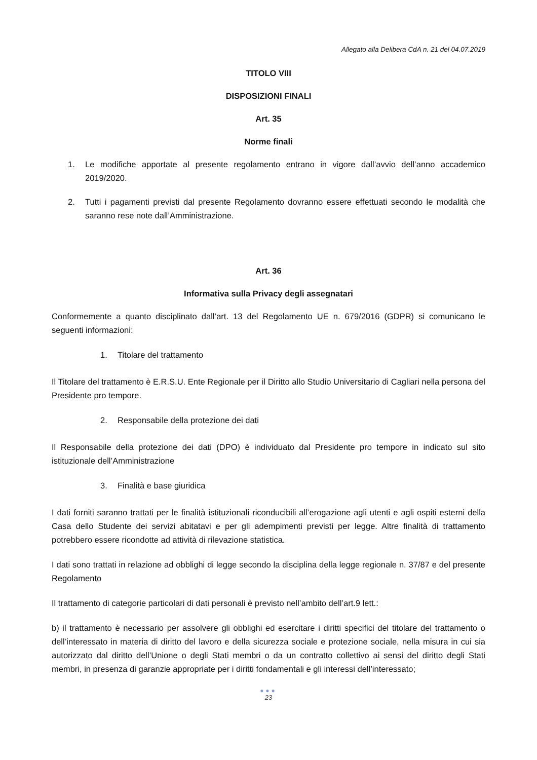Allegato alla Delibera CdA n. 21 del 04.07.2019
TITOLO VIII
DISPOSIZIONI FINALI
Art. 35
Norme finali
1. Le modifiche apportate al presente regolamento entrano in vigore dall’avvio dell’anno accademico 2019/2020.
2. Tutti i pagamenti previsti dal presente Regolamento dovranno essere effettuati secondo le modalità che saranno rese note dall’Amministrazione.
Art. 36
Informativa sulla Privacy degli assegnatari
Conformemente a quanto disciplinato dall’art. 13 del Regolamento UE n. 679/2016 (GDPR) si comunicano le seguenti informazioni:
1. Titolare del trattamento
Il Titolare del trattamento è E.R.S.U. Ente Regionale per il Diritto allo Studio Universitario di Cagliari nella persona del Presidente pro tempore.
2. Responsabile della protezione dei dati
Il Responsabile della protezione dei dati (DPO) è individuato dal Presidente pro tempore in indicato sul sito istituzionale dell’Amministrazione
3. Finalità e base giuridica
I dati forniti saranno trattati per le finalità istituzionali riconducibili all’erogazione agli utenti e agli ospiti esterni della Casa dello Studente dei servizi abitatavi e per gli adempimenti previsti per legge. Altre finalità di trattamento potrebbero essere ricondotte ad attività di rilevazione statistica.
I dati sono trattati in relazione ad obblighi di legge secondo la disciplina della legge regionale n. 37/87 e del presente Regolamento
Il trattamento di categorie particolari di dati personali è previsto nell’ambito dell’art.9 lett.:
b) il trattamento è necessario per assolvere gli obblighi ed esercitare i diritti specifici del titolare del trattamento o dell’interessato in materia di diritto del lavoro e della sicurezza sociale e protezione sociale, nella misura in cui sia autorizzato dal diritto dell’Unione o degli Stati membri o da un contratto collettivo ai sensi del diritto degli Stati membri, in presenza di garanzie appropriate per i diritti fondamentali e gli interessi dell’interessato;
●●●
23